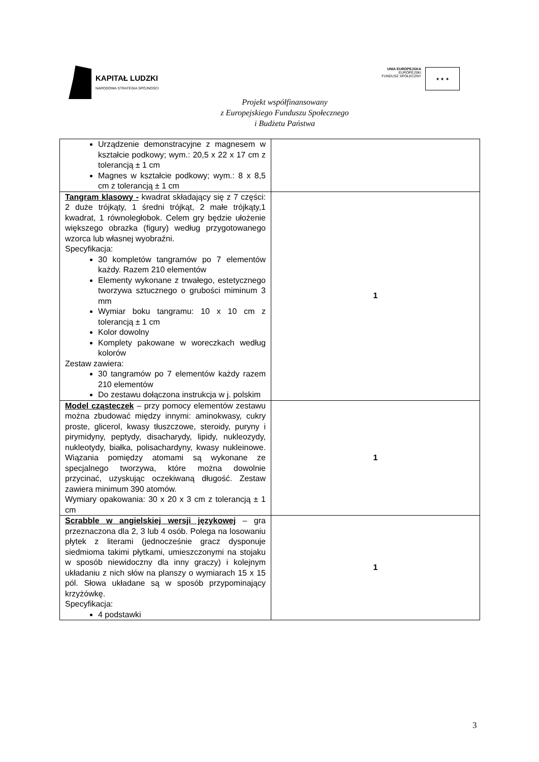KAPITAŁ LUDZKI
NARODOWA STRATEGIA SPÓJNOŚCI
UNIA EUROPEJSKA
EUROPEJSKI
FUNDUSZ SPOŁECZNY
★ ★ ★
Projekt współfinansowany
z Europejskiego Funduszu Społecznego
i Budżetu Państwa
| Urządzenie demonstracyjne z magnesem w kształcie podkowy; wym.: 20,5 x 22 x 17 cm z tolerancją ± 1 cm Magnes w kształcie podkowy; wym.: 8 x 8,5 cm z tolerancją ± 1 cm | |
| Tangram klasowy - kwadrat składający się z 7 części: 2 duże trójkąty, 1 średni trójkąt, 2 małe trójkąty,1 kwadrat, 1 równoległobok. Celem gry będzie ułożenie większego obrazka (figury) według przygotowanego wzorca lub własnej wyobraźni. Specyfikacja: 30 kompletów tangramów po 7 elementów każdy. Razem 210 elementów Elementy wykonane z trwałego, estetycznego tworzywa sztucznego o grubości miminum 3 mm Wymiar boku tangramu: 10 x 10 cm z tolerancją ± 1 cm Kolor dowolny Komplety pakowane w woreczkach według kolorów Zestaw zawiera: 30 tangramów po 7 elementów każdy razem 210 elementów Do zestawu dołączona instrukcja w j. polskim | 1 |
| Model cząsteczek – przy pomocy elementów zestawu można zbudować między innymi: aminokwasy, cukry proste, glicerol, kwasy tłuszczowe, steroidy, puryny i pirymidyny, peptydy, disacharydy, lipidy, nukleozydy, nukleotydy, białka, polisachardyny, kwasy nukleinowe. Wiązania pomiędzy atomami są wykonane ze specjalnego tworzywa, które można dowolnie przycinać, uzyskując oczekiwaną długość. Zestaw zawiera minimum 390 atomów. Wymiary opakowania: 30 x 20 x 3 cm z tolerancją ± 1 cm | 1 |
| Scrabble w angielskiej wersji językowej – gra przeznaczona dla 2, 3 lub 4 osób. Polega na losowaniu płytek z literami (jednocześnie gracz dysponuje siedmioma takimi płytkami, umieszczonymi na stojaku w sposób niewidoczny dla inny graczy) i kolejnym układaniu z nich słów na planszy o wymiarach 15 x 15 pól. Słowa układane są w sposób przypominający krzyżówkę. Specyfikacja: 4 podstawki | 1 |
3